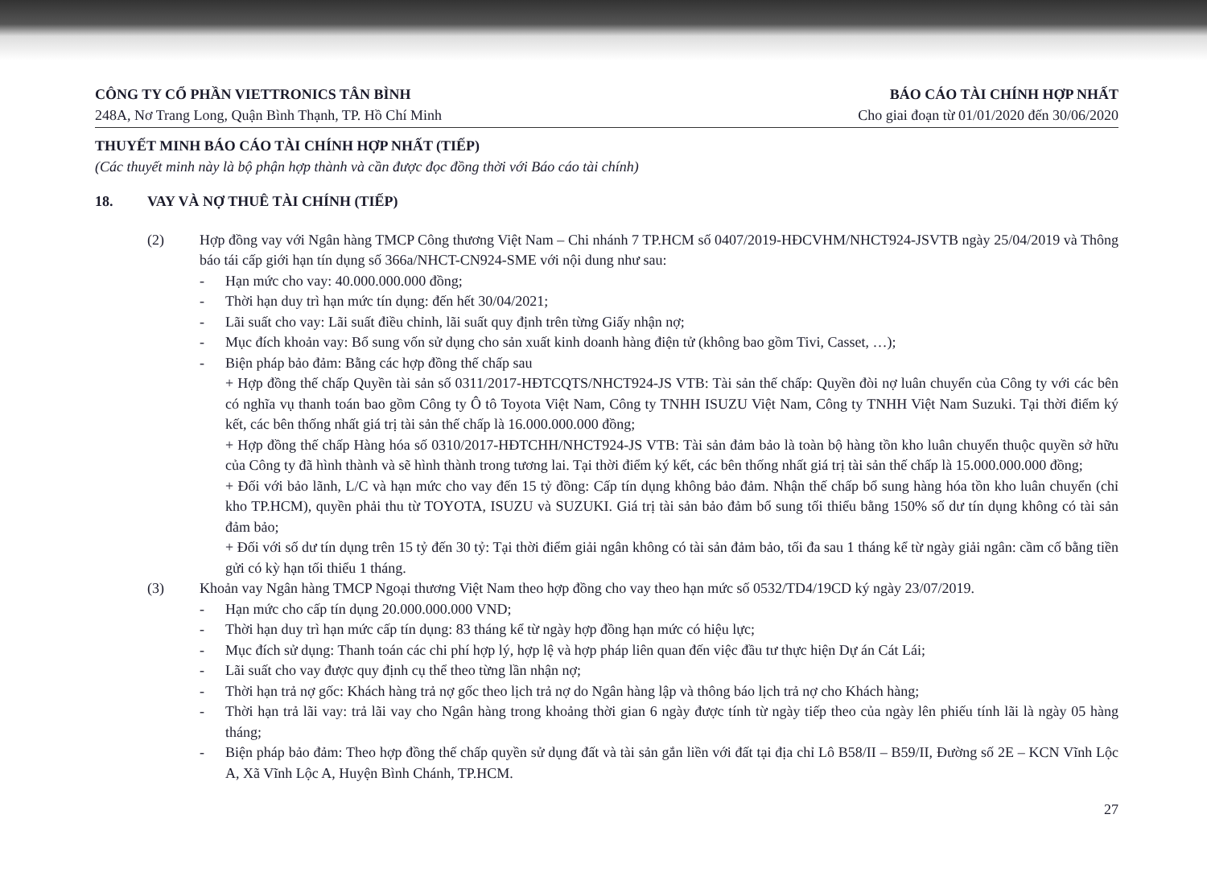CÔNG TY CỔ PHẦN VIETTRONICS TÂN BÌNH
248A, Nơ Trang Long, Quận Bình Thạnh, TP. Hồ Chí Minh
BÁO CÁO TÀI CHÍNH HỢP NHẤT
Cho giai đoạn từ 01/01/2020 đến 30/06/2020
THUYẾT MINH BÁO CÁO TÀI CHÍNH HỢP NHẤT (TIẾP)
(Các thuyết minh này là bộ phận hợp thành và cần được đọc đồng thời với Báo cáo tài chính)
18. VAY VÀ NỢ THUÊ TÀI CHÍNH (TIẾP)
(2) Hợp đồng vay với Ngân hàng TMCP Công thương Việt Nam – Chi nhánh 7 TP.HCM số 0407/2019-HĐCVHM/NHCT924-JSVTB ngày 25/04/2019 và Thông báo tái cấp giới hạn tín dụng số 366a/NHCT-CN924-SME với nội dung như sau:
- Hạn mức cho vay: 40.000.000.000 đồng;
- Thời hạn duy trì hạn mức tín dụng: đến hết 30/04/2021;
- Lãi suất cho vay: Lãi suất điều chỉnh, lãi suất quy định trên từng Giấy nhận nợ;
- Mục đích khoản vay: Bổ sung vốn sử dụng cho sản xuất kinh doanh hàng điện tử (không bao gồm Tivi, Casset, …);
- Biện pháp bảo đảm: Bằng các hợp đồng thế chấp sau
+ Hợp đồng thế chấp Quyền tài sản số 0311/2017-HĐTCQTS/NHCT924-JS VTB: Tài sản thế chấp: Quyền đòi nợ luân chuyển của Công ty với các bên có nghĩa vụ thanh toán bao gồm Công ty Ô tô Toyota Việt Nam, Công ty TNHH ISUZU Việt Nam, Công ty TNHH Việt Nam Suzuki. Tại thời điểm ký kết, các bên thống nhất giá trị tài sản thế chấp là 16.000.000.000 đồng;
+ Hợp đồng thế chấp Hàng hóa số 0310/2017-HĐTCHH/NHCT924-JS VTB: Tài sản đảm bảo là toàn bộ hàng tồn kho luân chuyển thuộc quyền sở hữu của Công ty đã hình thành và sẽ hình thành trong tương lai. Tại thời điểm ký kết, các bên thống nhất giá trị tài sản thế chấp là 15.000.000.000 đồng;
+ Đối với bảo lãnh, L/C và hạn mức cho vay đến 15 tỷ đồng: Cấp tín dụng không bảo đảm. Nhận thế chấp bổ sung hàng hóa tồn kho luân chuyển (chỉ kho TP.HCM), quyền phải thu từ TOYOTA, ISUZU và SUZUKI. Giá trị tài sản bảo đảm bổ sung tối thiểu bằng 150% số dư tín dụng không có tài sản đảm bảo;
+ Đối với số dư tín dụng trên 15 tỷ đến 30 tỷ: Tại thời điểm giải ngân không có tài sản đảm bảo, tối đa sau 1 tháng kể từ ngày giải ngân: cầm cố bằng tiền gửi có kỳ hạn tối thiểu 1 tháng.
(3) Khoản vay Ngân hàng TMCP Ngoại thương Việt Nam theo hợp đồng cho vay theo hạn mức số 0532/TD4/19CD ký ngày 23/07/2019.
- Hạn mức cho cấp tín dụng 20.000.000.000 VND;
- Thời hạn duy trì hạn mức cấp tín dụng: 83 tháng kể từ ngày hợp đồng hạn mức có hiệu lực;
- Mục đích sử dụng: Thanh toán các chi phí hợp lý, hợp lệ và hợp pháp liên quan đến việc đầu tư thực hiện Dự án Cát Lái;
- Lãi suất cho vay được quy định cụ thể theo từng lần nhận nợ;
- Thời hạn trả nợ gốc: Khách hàng trả nợ gốc theo lịch trả nợ do Ngân hàng lập và thông báo lịch trả nợ cho Khách hàng;
- Thời hạn trả lãi vay: trả lãi vay cho Ngân hàng trong khoảng thời gian 6 ngày được tính từ ngày tiếp theo của ngày lên phiếu tính lãi là ngày 05 hàng tháng;
- Biện pháp bảo đảm: Theo hợp đồng thế chấp quyền sử dụng đất và tài sản gắn liền với đất tại địa chỉ Lô B58/II – B59/II, Đường số 2E – KCN Vĩnh Lộc A, Xã Vĩnh Lộc A, Huyện Bình Chánh, TP.HCM.
27